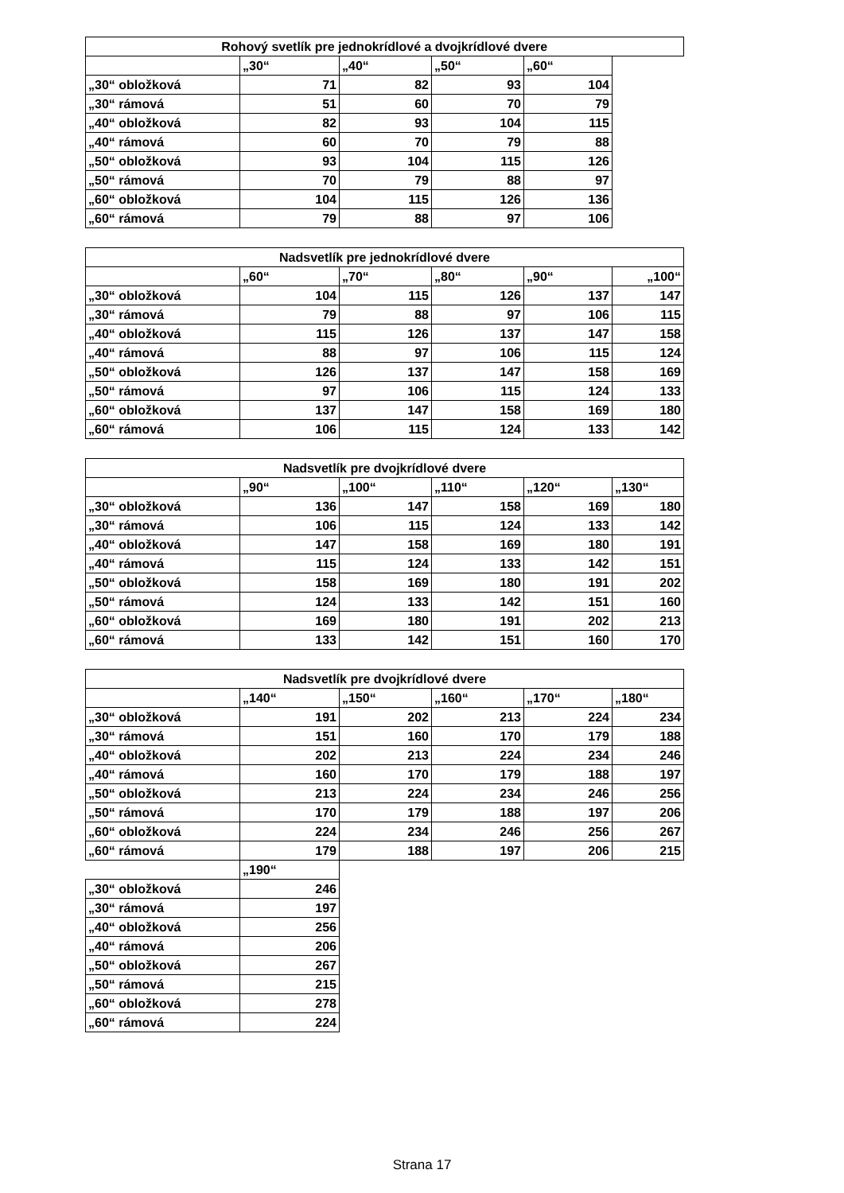| Rohový svetlík pre jednokrídlové a dvojkrídlové dvere | | | | | |
| | „30“ | „40“ | „50“ | „60“ | |
| „30“ obložková | 71 | 82 | 93 | 104 | |
| „30“ rámová | 51 | 60 | 70 | 79 | |
| „40“ obložková | 82 | 93 | 104 | 115 | |
| „40“ rámová | 60 | 70 | 79 | 88 | |
| „50“ obložková | 93 | 104 | 115 | 126 | |
| „50“ rámová | 70 | 79 | 88 | 97 | |
| „60“ obložková | 104 | 115 | 126 | 136 | |
| „60“ rámová | 79 | 88 | 97 | 106 | |
| Nadsvetlík pre jednokrídlové dvere | | | | | |
| | „60“ | „70“ | „80“ | „90“ | „100“ |
| „30“ obložková | 104 | 115 | 126 | 137 | 147 |
| „30“ rámová | 79 | 88 | 97 | 106 | 115 |
| „40“ obložková | 115 | 126 | 137 | 147 | 158 |
| „40“ rámová | 88 | 97 | 106 | 115 | 124 |
| „50“ obložková | 126 | 137 | 147 | 158 | 169 |
| „50“ rámová | 97 | 106 | 115 | 124 | 133 |
| „60“ obložková | 137 | 147 | 158 | 169 | 180 |
| „60“ rámová | 106 | 115 | 124 | 133 | 142 |
| Nadsvetlík pre dvojkrídlové dvere | | | | | |
| | „90“ | „100“ | „110“ | „120“ | „130“ |
| „30“ obložková | 136 | 147 | 158 | 169 | 180 |
| „30“ rámová | 106 | 115 | 124 | 133 | 142 |
| „40“ obložková | 147 | 158 | 169 | 180 | 191 |
| „40“ rámová | 115 | 124 | 133 | 142 | 151 |
| „50“ obložková | 158 | 169 | 180 | 191 | 202 |
| „50“ rámová | 124 | 133 | 142 | 151 | 160 |
| „60“ obložková | 169 | 180 | 191 | 202 | 213 |
| „60“ rámová | 133 | 142 | 151 | 160 | 170 |
| Nadsvetlík pre dvojkrídlové dvere | | | | | |
| | „140“ | „150“ | „160“ | „170“ | „180“ |
| „30“ obložková | 191 | 202 | 213 | 224 | 234 |
| „30“ rámová | 151 | 160 | 170 | 179 | 188 |
| „40“ obložková | 202 | 213 | 224 | 234 | 246 |
| „40“ rámová | 160 | 170 | 179 | 188 | 197 |
| „50“ obložková | 213 | 224 | 234 | 246 | 256 |
| „50“ rámová | 170 | 179 | 188 | 197 | 206 |
| „60“ obložková | 224 | 234 | 246 | 256 | 267 |
| „60“ rámová | 179 | 188 | 197 | 206 | 215 |
| | „190“ | | | | |
| „30“ obložková | 246 | | | | |
| „30“ rámová | 197 | | | | |
| „40“ obložková | 256 | | | | |
| „40“ rámová | 206 | | | | |
| „50“ obložková | 267 | | | | |
| „50“ rámová | 215 | | | | |
| „60“ obložková | 278 | | | | |
| „60“ rámová | 224 | | | | |
Strana 17